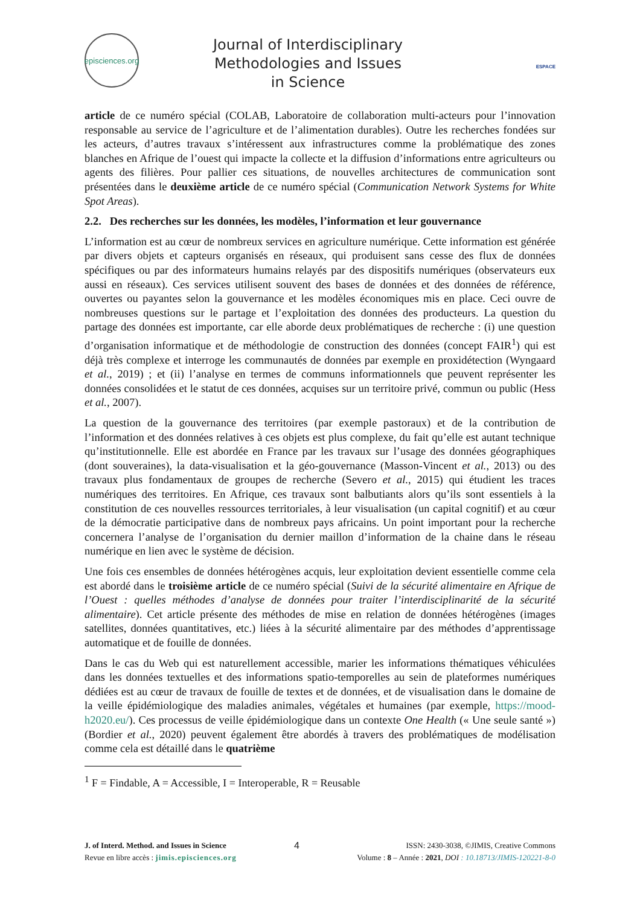episciences.org
Journal of Interdisciplinary
Methodologies and Issues
in Science
ESPACE
article de ce numéro spécial (COLAB, Laboratoire de collaboration multi-acteurs pour l’innovation responsable au service de l’agriculture et de l’alimentation durables). Outre les recherches fondées sur les acteurs, d’autres travaux s’intéressent aux infrastructures comme la problématique des zones blanches en Afrique de l’ouest qui impacte la collecte et la diffusion d’informations entre agriculteurs ou agents des filières. Pour pallier ces situations, de nouvelles architectures de communication sont présentées dans le deuxième article de ce numéro spécial (Communication Network Systems for White Spot Areas).
2.2. Des recherches sur les données, les modèles, l’information et leur gouvernance
L’information est au cœur de nombreux services en agriculture numérique. Cette information est générée par divers objets et capteurs organisés en réseaux, qui produisent sans cesse des flux de données spécifiques ou par des informateurs humains relayés par des dispositifs numériques (observateurs eux aussi en réseaux). Ces services utilisent souvent des bases de données et des données de référence, ouvertes ou payantes selon la gouvernance et les modèles économiques mis en place. Ceci ouvre de nombreuses questions sur le partage et l’exploitation des données des producteurs. La question du partage des données est importante, car elle aborde deux problématiques de recherche : (i) une question d’organisation informatique et de méthodologie de construction des données (concept FAIR<sup>1</sup>) qui est déjà très complexe et interroge les communautés de données par exemple en proxidétection (Wyngaard et al., 2019) ; et (ii) l’analyse en termes de communs informationnels que peuvent représenter les données consolidées et le statut de ces données, acquises sur un territoire privé, commun ou public (Hess et al., 2007).
La question de la gouvernance des territoires (par exemple pastoraux) et de la contribution de l’information et des données relatives à ces objets est plus complexe, du fait qu’elle est autant technique qu’institutionnelle. Elle est abordée en France par les travaux sur l’usage des données géographiques (dont souveraines), la data-visualisation et la géo-gouvernance (Masson-Vincent et al., 2013) ou des travaux plus fondamentaux de groupes de recherche (Severo et al., 2015) qui étudient les traces numériques des territoires. En Afrique, ces travaux sont balbutiants alors qu’ils sont essentiels à la constitution de ces nouvelles ressources territoriales, à leur visualisation (un capital cognitif) et au cœur de la démocratie participative dans de nombreux pays africains. Un point important pour la recherche concernera l’analyse de l’organisation du dernier maillon d’information de la chaine dans le réseau numérique en lien avec le système de décision.
Une fois ces ensembles de données hétérogènes acquis, leur exploitation devient essentielle comme cela est abordé dans le troisième article de ce numéro spécial (Suivi de la sécurité alimentaire en Afrique de l’Ouest : quelles méthodes d’analyse de données pour traiter l’interdisciplinarité de la sécurité alimentaire). Cet article présente des méthodes de mise en relation de données hétérogènes (images satellites, données quantitatives, etc.) liées à la sécurité alimentaire par des méthodes d’apprentissage automatique et de fouille de données.
Dans le cas du Web qui est naturellement accessible, marier les informations thématiques véhiculées dans les données textuelles et des informations spatio-temporelles au sein de plateformes numériques dédiées est au cœur de travaux de fouille de textes et de données, et de visualisation dans le domaine de la veille épidémiologique des maladies animales, végétales et humaines (par exemple, https://mood-h2020.eu/). Ces processus de veille épidémiologique dans un contexte One Health (« Une seule santé ») (Bordier et al., 2020) peuvent également être abordés à travers des problématiques de modélisation comme cela est détaillé dans le quatrième
<sup>1</sup> F = Findable, A = Accessible, I = Interoperable, R = Reusable
J. of Interd. Method. and Issues in Science
Revue en libre accès : jimis.episciences.org
4
ISSN: 2430-3038, ©JIMIS, Creative Commons
Volume : 8 – Année : 2021, DOI : 10.18713/JIMIS-120221-8-0